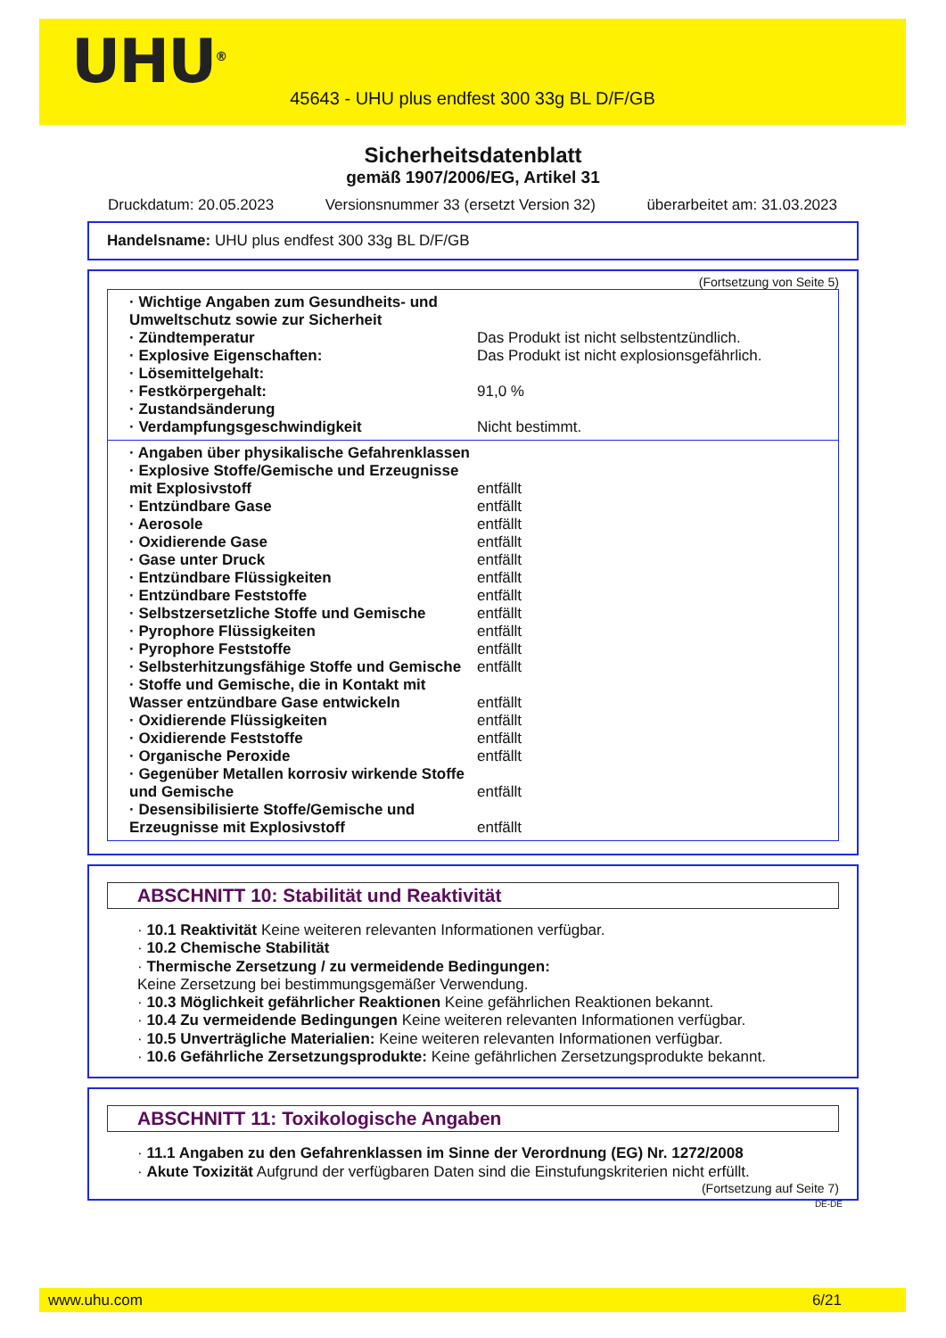UHU<sup>®</sup>
45643 - UHU plus endfest 300 33g BL D/F/GB
Sicherheitsdatenblatt
gemäß 1907/2006/EG, Artikel 31
Druckdatum: 20.05.2023 Versionsnummer 33 (ersetzt Version 32) überarbeitet am: 31.03.2023
Handelsname: UHU plus endfest 300 33g BL D/F/GB
(Fortsetzung von Seite 5)
| · Wichtige Angaben zum Gesundheits- und Umweltschutz sowie zur Sicherheit | |
| · Zündtemperatur | Das Produkt ist nicht selbstentzündlich. |
| · Explosive Eigenschaften: | Das Produkt ist nicht explosionsgefährlich. |
| · Lösemittelgehalt: | |
| · Festkörpergehalt: | 91,0 % |
| · Zustandsänderung | |
| · Verdampfungsgeschwindigkeit | Nicht bestimmt. |
| · Angaben über physikalische Gefahrenklassen | |
| · Explosive Stoffe/Gemische und Erzeugnisse mit Explosivstoff | entfällt |
| · Entzündbare Gase | entfällt |
| · Aerosole | entfällt |
| · Oxidierende Gase | entfällt |
| · Gase unter Druck | entfällt |
| · Entzündbare Flüssigkeiten | entfällt |
| · Entzündbare Feststoffe | entfällt |
| · Selbstzersetzliche Stoffe und Gemische | entfällt |
| · Pyrophore Flüssigkeiten | entfällt |
| · Pyrophore Feststoffe | entfällt |
| · Selbsterhitzungsfähige Stoffe und Gemische | entfällt |
| · Stoffe und Gemische, die in Kontakt mit Wasser entzündbare Gase entwickeln | entfällt |
| · Oxidierende Flüssigkeiten | entfällt |
| · Oxidierende Feststoffe | entfällt |
| · Organische Peroxide | entfällt |
| · Gegenüber Metallen korrosiv wirkende Stoffe und Gemische | entfällt |
| · Desensibilisierte Stoffe/Gemische und Erzeugnisse mit Explosivstoff | entfällt |
ABSCHNITT 10: Stabilität und Reaktivität
· 10.1 Reaktivität Keine weiteren relevanten Informationen verfügbar.
· 10.2 Chemische Stabilität
· Thermische Zersetzung / zu vermeidende Bedingungen:
Keine Zersetzung bei bestimmungsgemäßer Verwendung.
· 10.3 Möglichkeit gefährlicher Reaktionen Keine gefährlichen Reaktionen bekannt.
· 10.4 Zu vermeidende Bedingungen Keine weiteren relevanten Informationen verfügbar.
· 10.5 Unverträgliche Materialien: Keine weiteren relevanten Informationen verfügbar.
· 10.6 Gefährliche Zersetzungsprodukte: Keine gefährlichen Zersetzungsprodukte bekannt.
ABSCHNITT 11: Toxikologische Angaben
· 11.1 Angaben zu den Gefahrenklassen im Sinne der Verordnung (EG) Nr. 1272/2008
· Akute Toxizität Aufgrund der verfügbaren Daten sind die Einstufungskriterien nicht erfüllt.
(Fortsetzung auf Seite 7)
DE-DE
www.uhu.com 6/21